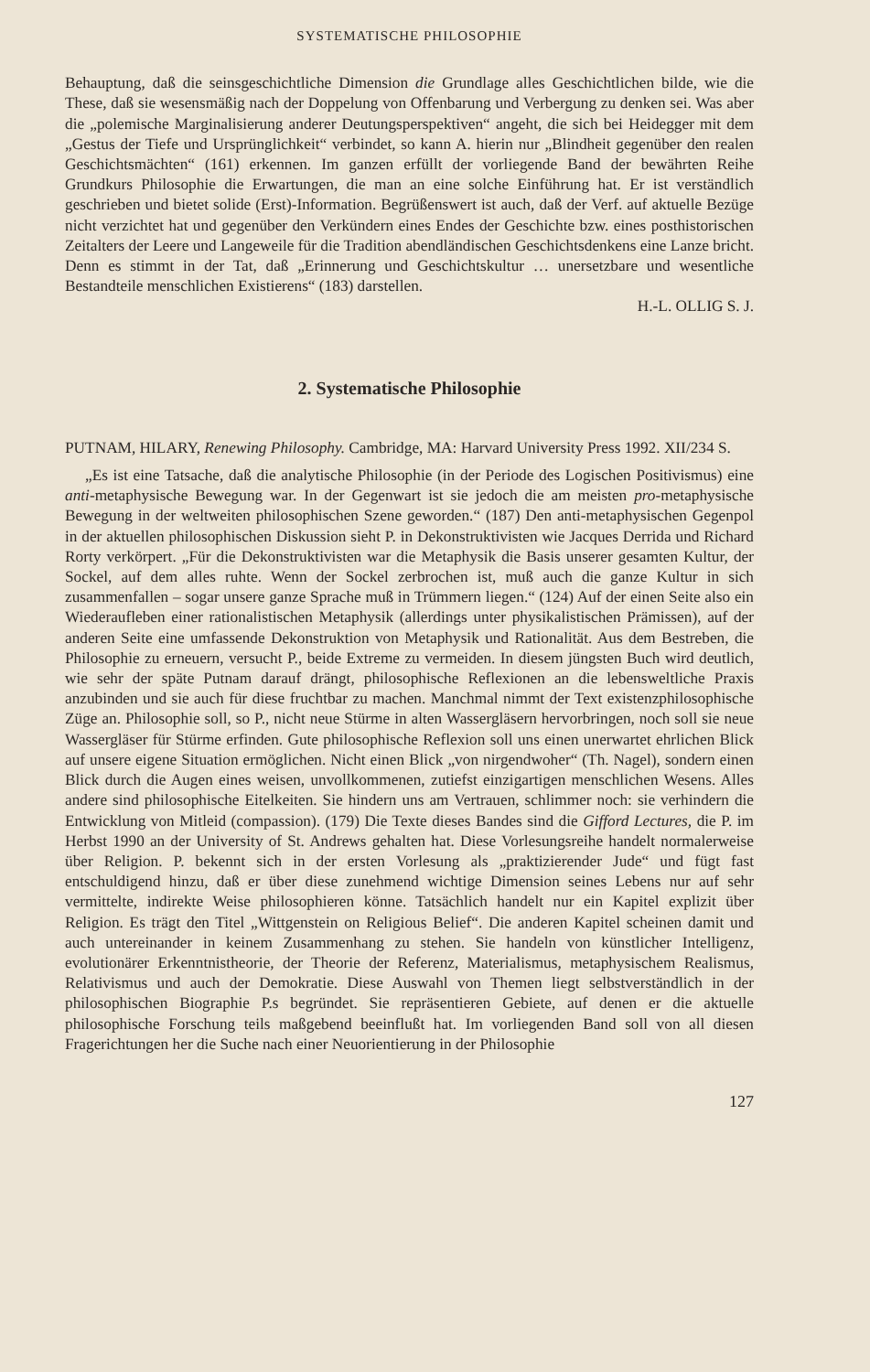SYSTEMATISCHE PHILOSOPHIE
Behauptung, daß die seinsgeschichtliche Dimension die Grundlage alles Geschichtlichen bilde, wie die These, daß sie wesensmäßig nach der Doppelung von Offenbarung und Verbergung zu denken sei. Was aber die „polemische Marginalisierung anderer Deutungsperspektiven“ angeht, die sich bei Heidegger mit dem „Gestus der Tiefe und Ursprünglichkeit“ verbindet, so kann A. hierin nur „Blindheit gegenüber den realen Geschichtsmächten“ (161) erkennen. Im ganzen erfüllt der vorliegende Band der bewährten Reihe Grundkurs Philosophie die Erwartungen, die man an eine solche Einführung hat. Er ist verständlich geschrieben und bietet solide (Erst)-Information. Begrüßenswert ist auch, daß der Verf. auf aktuelle Bezüge nicht verzichtet hat und gegenüber den Verkündern eines Endes der Geschichte bzw. eines posthistorischen Zeitalters der Leere und Langeweile für die Tradition abendländischen Geschichtsdenkens eine Lanze bricht. Denn es stimmt in der Tat, daß „Erinnerung und Geschichtskultur … unersetzbare und wesentliche Bestandteile menschlichen Existierens“ (183) darstellen.
H.-L. OLLIG S. J.
2. Systematische Philosophie
PUTNAM, HILARY, Renewing Philosophy. Cambridge, MA: Harvard University Press 1992. XII/234 S.
„Es ist eine Tatsache, daß die analytische Philosophie (in der Periode des Logischen Positivismus) eine anti-metaphysische Bewegung war. In der Gegenwart ist sie jedoch die am meisten pro-metaphysische Bewegung in der weltweiten philosophischen Szene geworden.“ (187) Den anti-metaphysischen Gegenpol in der aktuellen philosophischen Diskussion sieht P. in Dekonstruktivisten wie Jacques Derrida und Richard Rorty verkörpert. „Für die Dekonstruktivisten war die Metaphysik die Basis unserer gesamten Kultur, der Sockel, auf dem alles ruhte. Wenn der Sockel zerbrochen ist, muß auch die ganze Kultur in sich zusammenfallen – sogar unsere ganze Sprache muß in Trümmern liegen.“ (124) Auf der einen Seite also ein Wiederaufleben einer rationalistischen Metaphysik (allerdings unter physikalistischen Prämissen), auf der anderen Seite eine umfassende Dekonstruktion von Metaphysik und Rationalität. Aus dem Bestreben, die Philosophie zu erneuern, versucht P., beide Extreme zu vermeiden. In diesem jüngsten Buch wird deutlich, wie sehr der späte Putnam darauf drängt, philosophische Reflexionen an die lebensweltliche Praxis anzubinden und sie auch für diese fruchtbar zu machen. Manchmal nimmt der Text existenzphilosophische Züge an. Philosophie soll, so P., nicht neue Stürme in alten Wassergläsern hervorbringen, noch soll sie neue Wassergläser für Stürme erfinden. Gute philosophische Reflexion soll uns einen unerwartet ehrlichen Blick auf unsere eigene Situation ermöglichen. Nicht einen Blick „von nirgendwoher“ (Th. Nagel), sondern einen Blick durch die Augen eines weisen, unvollkommenen, zutiefst einzigartigen menschlichen Wesens. Alles andere sind philosophische Eitelkeiten. Sie hindern uns am Vertrauen, schlimmer noch: sie verhindern die Entwicklung von Mitleid (compassion). (179) Die Texte dieses Bandes sind die Gifford Lectures, die P. im Herbst 1990 an der University of St. Andrews gehalten hat. Diese Vorlesungsreihe handelt normalerweise über Religion. P. bekennt sich in der ersten Vorlesung als „praktizierender Jude“ und fügt fast entschuldigend hinzu, daß er über diese zunehmend wichtige Dimension seines Lebens nur auf sehr vermittelte, indirekte Weise philosophieren könne. Tatsächlich handelt nur ein Kapitel explizit über Religion. Es trägt den Titel „Wittgenstein on Religious Belief“. Die anderen Kapitel scheinen damit und auch untereinander in keinem Zusammenhang zu stehen. Sie handeln von künstlicher Intelligenz, evolutionärer Erkenntnistheorie, der Theorie der Referenz, Materialismus, metaphysischem Realismus, Relativismus und auch der Demokratie. Diese Auswahl von Themen liegt selbstverständlich in der philosophischen Biographie P.s begründet. Sie repräsentieren Gebiete, auf denen er die aktuelle philosophische Forschung teils maßgebend beeinflußt hat. Im vorliegenden Band soll von all diesen Fragerichtungen her die Suche nach einer Neuorientierung in der Philosophie
127